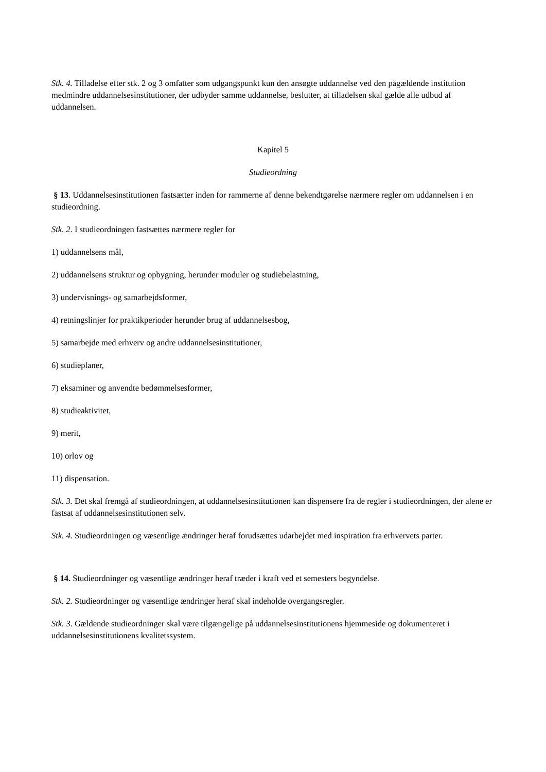Stk. 4. Tilladelse efter stk. 2 og 3 omfatter som udgangspunkt kun den ansøgte uddannelse ved den pågældende institution medmindre uddannelsesinstitutioner, der udbyder samme uddannelse, beslutter, at tilladelsen skal gælde alle udbud af uddannelsen.
Kapitel 5
Studieordning
§ 13. Uddannelsesinstitutionen fastsætter inden for rammerne af denne bekendtgørelse nærmere regler om uddannelsen i en studieordning.
Stk. 2. I studieordningen fastsættes nærmere regler for
1) uddannelsens mål,
2) uddannelsens struktur og opbygning, herunder moduler og studiebelastning,
3) undervisnings- og samarbejdsformer,
4) retningslinjer for praktikperioder herunder brug af uddannelsesbog,
5) samarbejde med erhverv og andre uddannelsesinstitutioner,
6) studieplaner,
7) eksaminer og anvendte bedømmelsesformer,
8) studieaktivitet,
9) merit,
10) orlov og
11) dispensation.
Stk. 3. Det skal fremgå af studieordningen, at uddannelsesinstitutionen kan dispensere fra de regler i studieordningen, der alene er fastsat af uddannelsesinstitutionen selv.
Stk. 4. Studieordningen og væsentlige ændringer heraf forudsættes udarbejdet med inspiration fra erhvervets parter.
§ 14. Studieordninger og væsentlige ændringer heraf træder i kraft ved et semesters begyndelse.
Stk. 2. Studieordninger og væsentlige ændringer heraf skal indeholde overgangsregler.
Stk. 3. Gældende studieordninger skal være tilgængelige på uddannelsesinstitutionens hjemmeside og dokumenteret i uddannelsesinstitutionens kvalitetssystem.